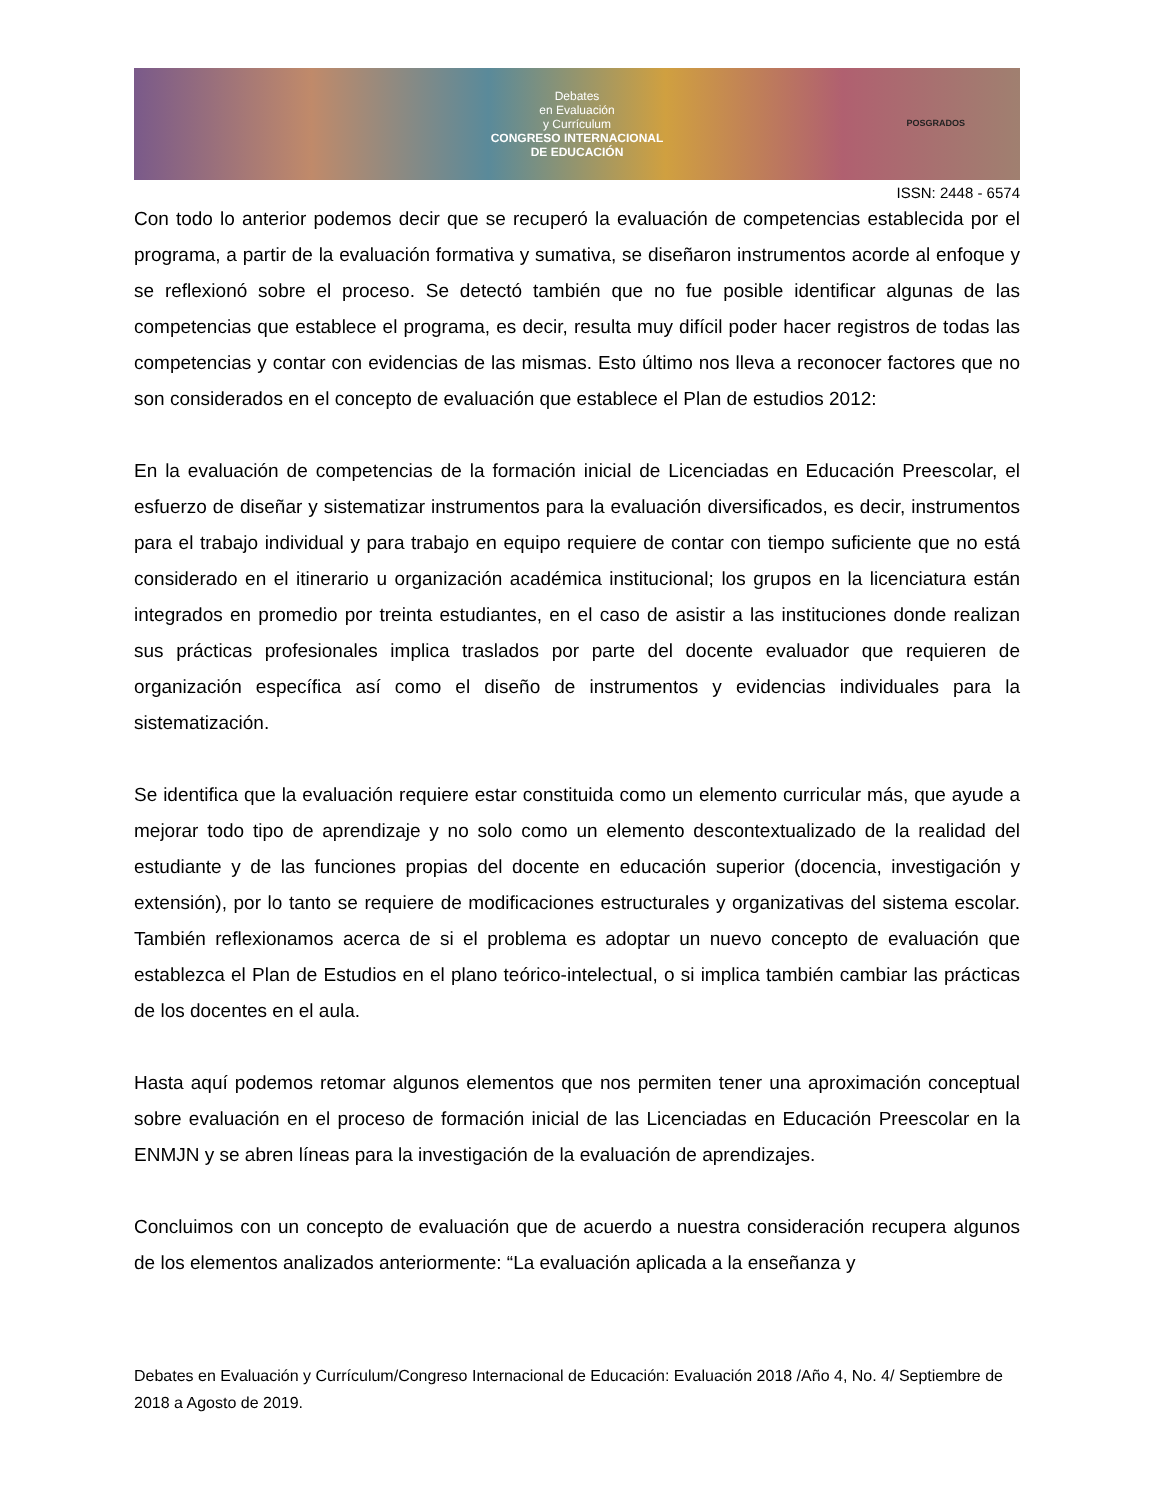Debates
en Evaluación
y Currículum
CONGRESO INTERNACIONAL
DE EDUCACIÓN
POSGRADOS
ISSN: 2448 - 6574
Con todo lo anterior podemos decir que se recuperó la evaluación de competencias establecida por el programa, a partir de la evaluación formativa y sumativa, se diseñaron instrumentos acorde al enfoque y se reflexionó sobre el proceso. Se detectó también que no fue posible identificar algunas de las competencias que establece el programa, es decir, resulta muy difícil poder hacer registros de todas las competencias y contar con evidencias de las mismas. Esto último nos lleva a reconocer factores que no son considerados en el concepto de evaluación que establece el Plan de estudios 2012:
En la evaluación de competencias de la formación inicial de Licenciadas en Educación Preescolar, el esfuerzo de diseñar y sistematizar instrumentos para la evaluación diversificados, es decir, instrumentos para el trabajo individual y para trabajo en equipo requiere de contar con tiempo suficiente que no está considerado en el itinerario u organización académica institucional; los grupos en la licenciatura están integrados en promedio por treinta estudiantes, en el caso de asistir a las instituciones donde realizan sus prácticas profesionales implica traslados por parte del docente evaluador que requieren de organización específica así como el diseño de instrumentos y evidencias individuales para la sistematización.
Se identifica que la evaluación requiere estar constituida como un elemento curricular más, que ayude a mejorar todo tipo de aprendizaje y no solo como un elemento descontextualizado de la realidad del estudiante y de las funciones propias del docente en educación superior (docencia, investigación y extensión), por lo tanto se requiere de modificaciones estructurales y organizativas del sistema escolar. También reflexionamos acerca de si el problema es adoptar un nuevo concepto de evaluación que establezca el Plan de Estudios en el plano teórico-intelectual, o si implica también cambiar las prácticas de los docentes en el aula.
Hasta aquí podemos retomar algunos elementos que nos permiten tener una aproximación conceptual sobre evaluación en el proceso de formación inicial de las Licenciadas en Educación Preescolar en la ENMJN y se abren líneas para la investigación de la evaluación de aprendizajes.
Concluimos con un concepto de evaluación que de acuerdo a nuestra consideración recupera algunos de los elementos analizados anteriormente: “La evaluación aplicada a la enseñanza y
Debates en Evaluación y Currículum/Congreso Internacional de Educación: Evaluación 2018 /Año 4, No. 4/ Septiembre de 2018 a Agosto de 2019.